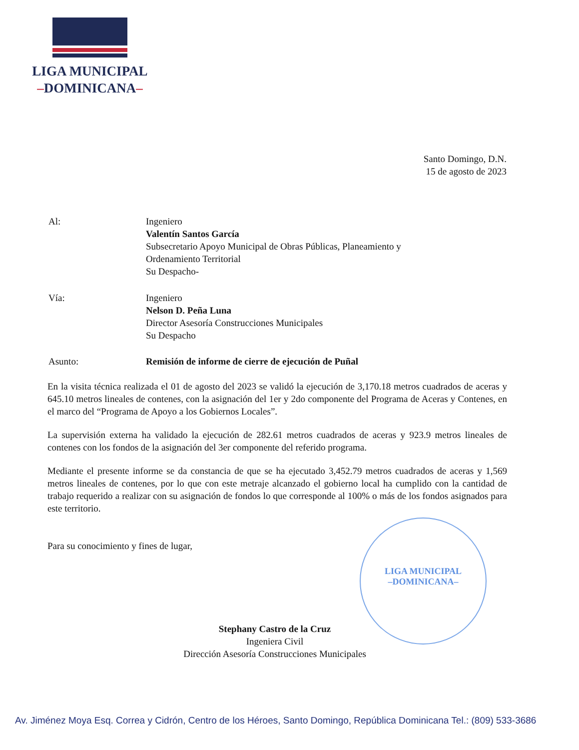LIGA MUNICIPAL
–DOMINICANA–
Santo Domingo, D.N.
15 de agosto de 2023
Al: Ingeniero
Valentín Santos García
Subsecretario Apoyo Municipal de Obras Públicas, Planeamiento y
Ordenamiento Territorial
Su Despacho-
Vía: Ingeniero
Nelson D. Peña Luna
Director Asesoría Construcciones Municipales
Su Despacho
Asunto: Remisión de informe de cierre de ejecución de Puñal
En la visita técnica realizada el 01 de agosto del 2023 se validó la ejecución de 3,170.18 metros cuadrados de aceras y 645.10 metros lineales de contenes, con la asignación del 1er y 2do componente del Programa de Aceras y Contenes, en el marco del “Programa de Apoyo a los Gobiernos Locales”.
La supervisión externa ha validado la ejecución de 282.61 metros cuadrados de aceras y 923.9 metros lineales de contenes con los fondos de la asignación del 3er componente del referido programa.
Mediante el presente informe se da constancia de que se ha ejecutado 3,452.79 metros cuadrados de aceras y 1,569 metros lineales de contenes, por lo que con este metraje alcanzado el gobierno local ha cumplido con la cantidad de trabajo requerido a realizar con su asignación de fondos lo que corresponde al 100% o más de los fondos asignados para este territorio.
Para su conocimiento y fines de lugar,
LIGA MUNICIPAL
–DOMINICANA–
Stephany Castro de la Cruz
Ingeniera Civil
Dirección Asesoría Construcciones Municipales
Av. Jiménez Moya Esq. Correa y Cidrón, Centro de los Héroes, Santo Domingo, República Dominicana Tel.: (809) 533-3686